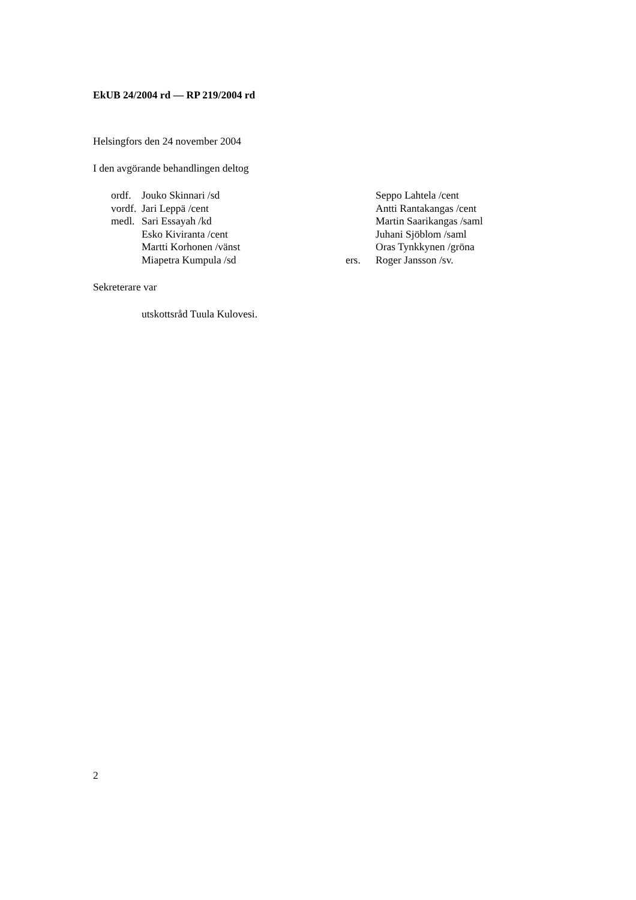EkUB 24/2004 rd — RP 219/2004 rd
Helsingfors den 24 november 2004
I den avgörande behandlingen deltog
| ordf. | Jouko Skinnari /sd | | Seppo Lahtela /cent |
| vordf. | Jari Leppä /cent | | Antti Rantakangas /cent |
| medl. | Sari Essayah /kd | | Martin Saarikangas /saml |
| | Esko Kiviranta /cent | | Juhani Sjöblom /saml |
| | Martti Korhonen /vänst | | Oras Tynkkynen /gröna |
| | Miapetra Kumpula /sd | ers. | Roger Jansson /sv. |
Sekreterare var
utskottsråd Tuula Kulovesi.
2